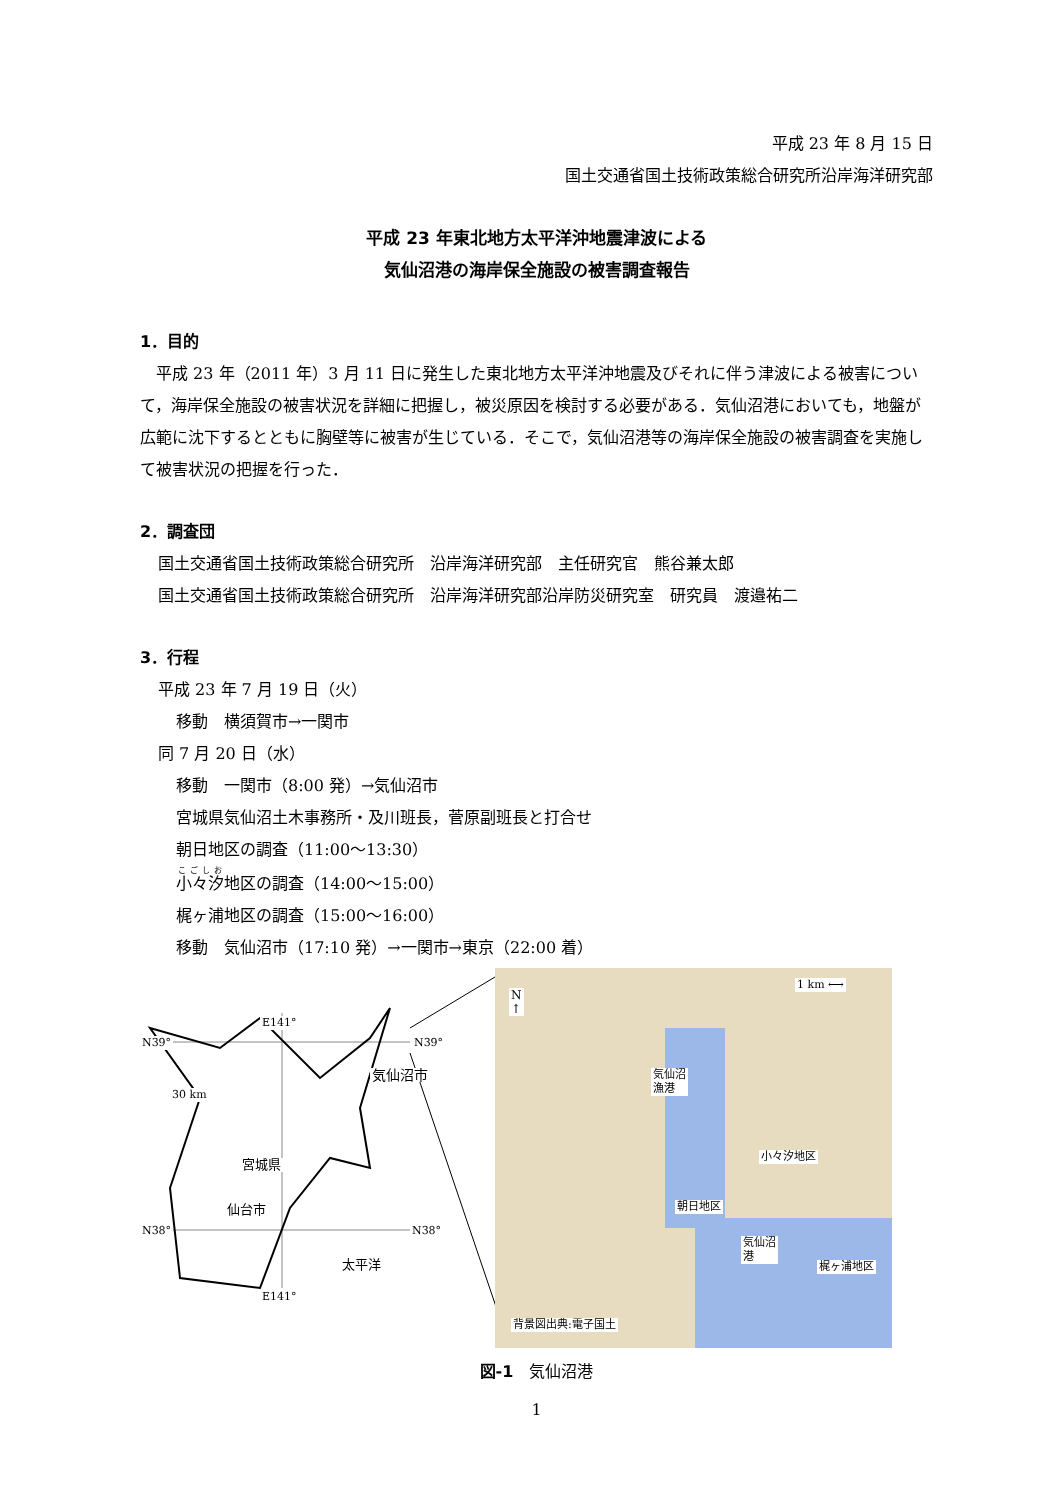平成 23 年 8 月 15 日
国土交通省国土技術政策総合研究所沿岸海洋研究部
平成 23 年東北地方太平洋沖地震津波による
気仙沼港の海岸保全施設の被害調査報告
1．目的
　平成 23 年（2011 年）3 月 11 日に発生した東北地方太平洋沖地震及びそれに伴う津波による被害について，海岸保全施設の被害状況を詳細に把握し，被災原因を検討する必要がある．気仙沼港においても，地盤が広範に沈下するとともに胸壁等に被害が生じている．そこで，気仙沼港等の海岸保全施設の被害調査を実施して被害状況の把握を行った．
2．調査団
国土交通省国土技術政策総合研究所　沿岸海洋研究部　主任研究官　熊谷兼太郎
国土交通省国土技術政策総合研究所　沿岸海洋研究部沿岸防災研究室　研究員　渡邉祐二
3．行程
平成 23 年 7 月 19 日（火）
移動　横須賀市→一関市
同 7 月 20 日（水）
移動　一関市（8:00 発）→気仙沼市
宮城県気仙沼土木事務所・及川班長，菅原副班長と打合せ
朝日地区の調査（11:00～13:30）
小々汐地区の調査（14:00～15:00）
梶ヶ浦地区の調査（15:00～16:00）
移動　気仙沼市（17:10 発）→一関市→東京（22:00 着）
E141°
N39° N39°
気仙沼市
30 km
宮城県
仙台市
N38° N38°
太平洋
E141°
N
↑
1 km ⟷
気仙沼
漁港
小々汐地区
朝日地区
気仙沼
港
梶ヶ浦地区
背景図出典:電子国土
図-1　気仙沼港
1